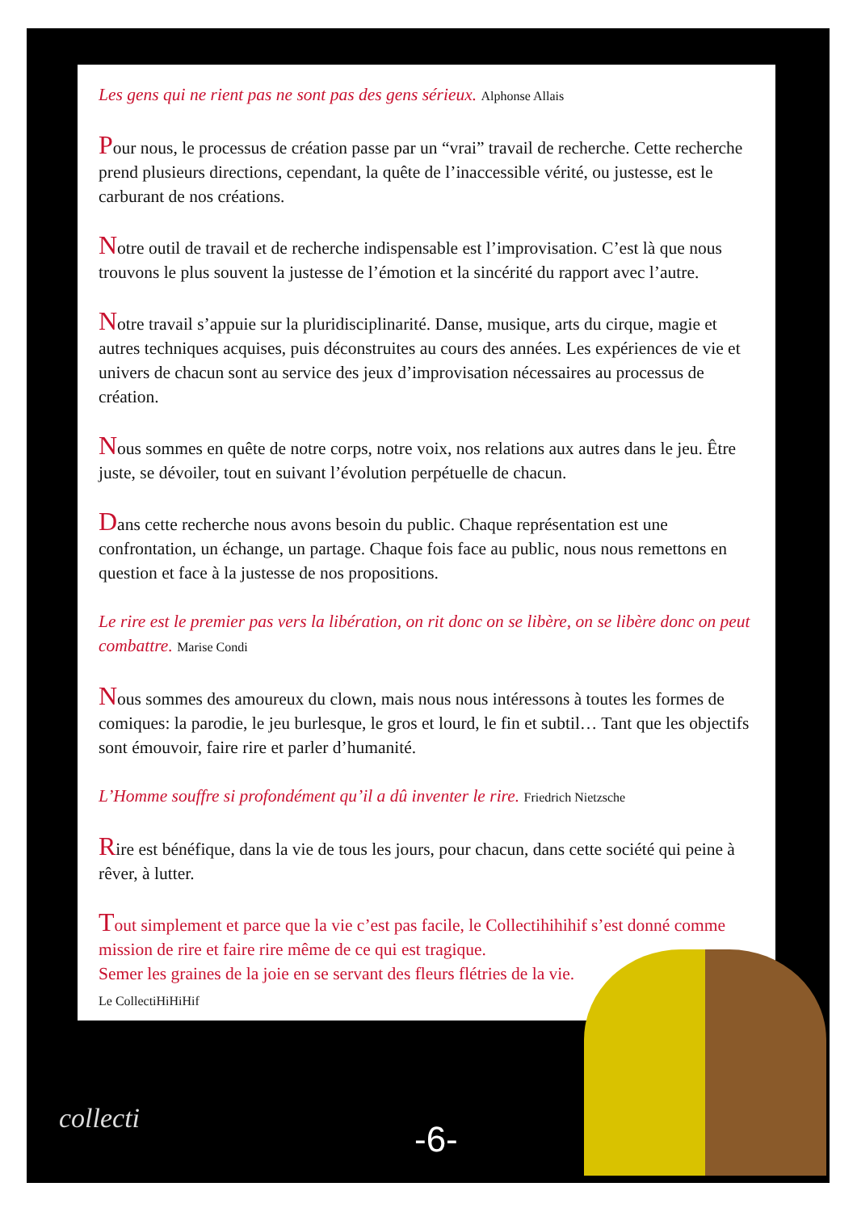Les gens qui ne rient pas ne sont pas des gens sérieux. Alphonse Allais
Pour nous, le processus de création passe par un “vrai” travail de recherche. Cette recherche prend plusieurs directions, cependant, la quête de l’inaccessible vérité, ou justesse, est le carburant de nos créations.
Notre outil de travail et de recherche indispensable est l’improvisation. C’est là que nous trouvons le plus souvent la justesse de l’émotion et la sincérité du rapport avec l’autre.
Notre travail s’appuie sur la pluridisciplinarité. Danse, musique, arts du cirque, magie et autres techniques acquises, puis déconstruites au cours des années. Les expériences de vie et univers de chacun sont au service des jeux d’improvisation nécessaires au processus de création.
Nous sommes en quête de notre corps, notre voix, nos relations aux autres dans le jeu. Être juste, se dévoiler, tout en suivant l’évolution perpétuelle de chacun.
Dans cette recherche nous avons besoin du public. Chaque représentation est une confrontation, un échange, un partage. Chaque fois face au public, nous nous remettons en question et face à la justesse de nos propositions.
Le rire est le premier pas vers la libération, on rit donc on se libère, on se libère donc on peut combattre. Marise Condi
Nous sommes des amoureux du clown, mais nous nous intéressons à toutes les formes de comiques: la parodie, le jeu burlesque, le gros et lourd, le fin et subtil… Tant que les objectifs sont émouvoir, faire rire et parler d’humanité.
L’Homme souffre si profondément qu’il a dû inventer le rire. Friedrich Nietzsche
Rire est bénéfique, dans la vie de tous les jours, pour chacun, dans cette société qui peine à rêver, à lutter.
Tout simplement et parce que la vie c’est pas facile, le Collectihihihif s’est donné comme mission de rire et faire rire même de ce qui est tragique.
Semer les graines de la joie en se servant des fleurs flétries de la vie.
Le CollectiHiHiHif
collecti -6-